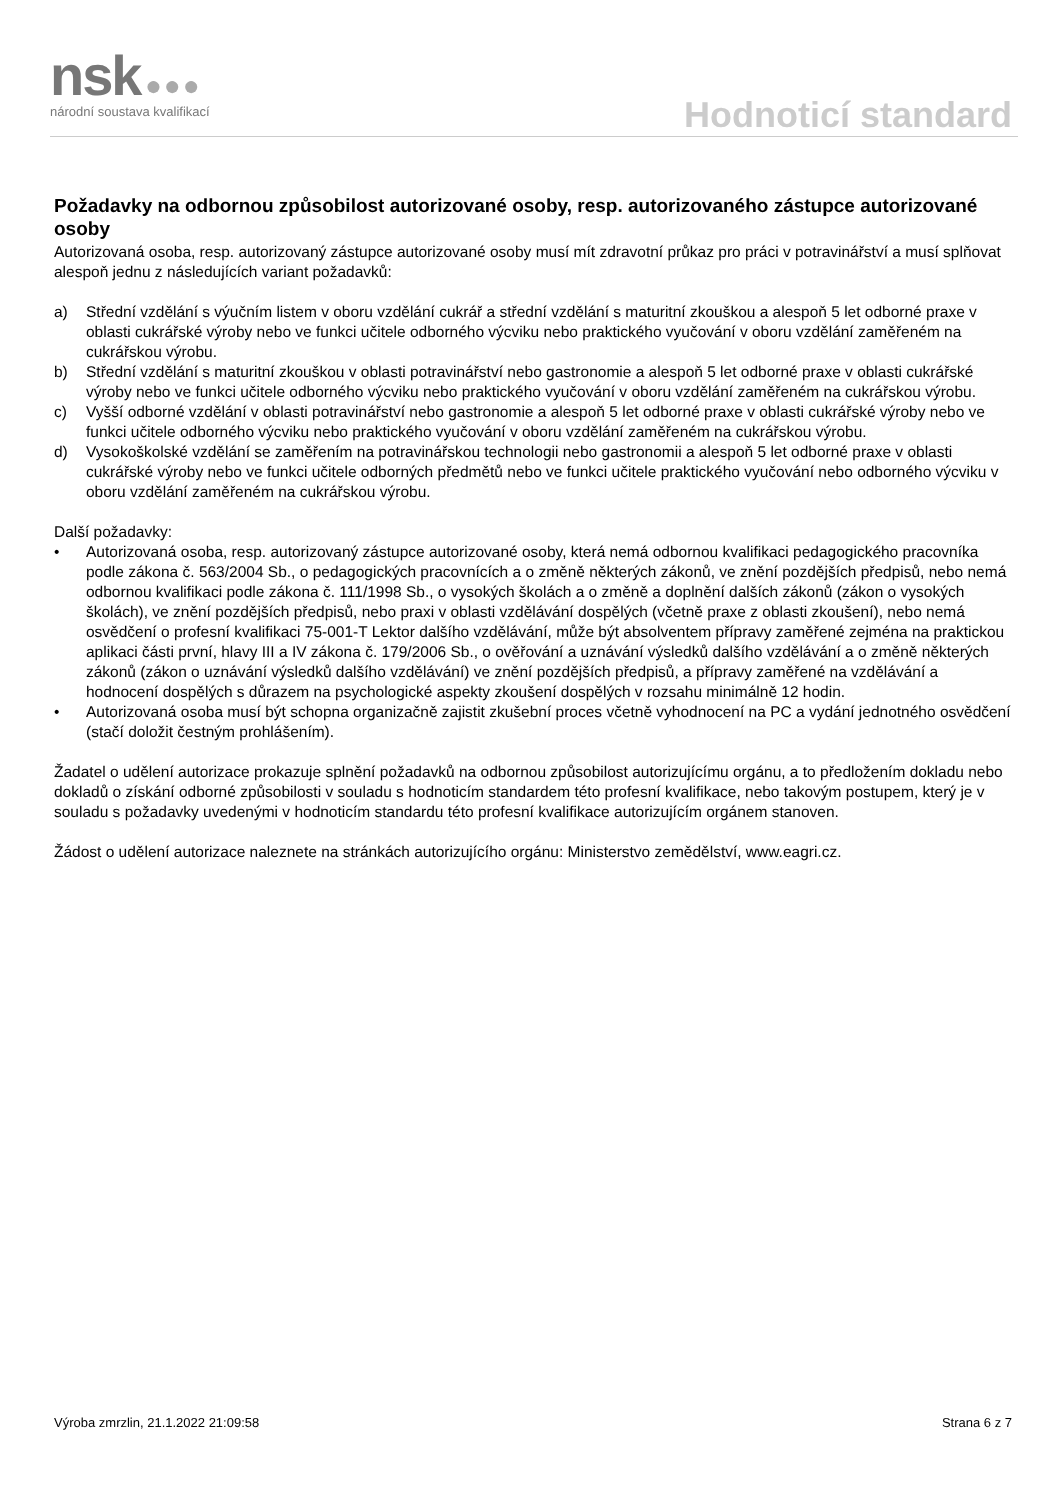nsk ●●●
národní soustava kvalifikací
Hodnoticí standard
Požadavky na odbornou způsobilost autorizované osoby, resp. autorizovaného zástupce autorizované osoby
Autorizovaná osoba, resp. autorizovaný zástupce autorizované osoby musí mít zdravotní průkaz pro práci v potravinářství a musí splňovat alespoň jednu z následujících variant požadavků:
a) Střední vzdělání s výučním listem v oboru vzdělání cukrář a střední vzdělání s maturitní zkouškou a alespoň 5 let odborné praxe v oblasti cukrářské výroby nebo ve funkci učitele odborného výcviku nebo praktického vyučování v oboru vzdělání zaměřeném na cukrářskou výrobu.
b) Střední vzdělání s maturitní zkouškou v oblasti potravinářství nebo gastronomie a alespoň 5 let odborné praxe v oblasti cukrářské výroby nebo ve funkci učitele odborného výcviku nebo praktického vyučování v oboru vzdělání zaměřeném na cukrářskou výrobu.
c) Vyšší odborné vzdělání v oblasti potravinářství nebo gastronomie a alespoň 5 let odborné praxe v oblasti cukrářské výroby nebo ve funkci učitele odborného výcviku nebo praktického vyučování v oboru vzdělání zaměřeném na cukrářskou výrobu.
d) Vysokoškolské vzdělání se zaměřením na potravinářskou technologii nebo gastronomii a alespoň 5 let odborné praxe v oblasti cukrářské výroby nebo ve funkci učitele odborných předmětů nebo ve funkci učitele praktického vyučování nebo odborného výcviku v oboru vzdělání zaměřeném na cukrářskou výrobu.
Další požadavky:
• Autorizovaná osoba, resp. autorizovaný zástupce autorizované osoby, která nemá odbornou kvalifikaci pedagogického pracovníka podle zákona č. 563/2004 Sb., o pedagogických pracovnících a o změně některých zákonů, ve znění pozdějších předpisů, nebo nemá odbornou kvalifikaci podle zákona č. 111/1998 Sb., o vysokých školách a o změně a doplnění dalších zákonů (zákon o vysokých školách), ve znění pozdějších předpisů, nebo praxi v oblasti vzdělávání dospělých (včetně praxe z oblasti zkoušení), nebo nemá osvědčení o profesní kvalifikaci 75-001-T Lektor dalšího vzdělávání, může být absolventem přípravy zaměřené zejména na praktickou aplikaci části první, hlavy III a IV zákona č. 179/2006 Sb., o ověřování a uznávání výsledků dalšího vzdělávání a o změně některých zákonů (zákon o uznávání výsledků dalšího vzdělávání) ve znění pozdějších předpisů, a přípravy zaměřené na vzdělávání a hodnocení dospělých s důrazem na psychologické aspekty zkoušení dospělých v rozsahu minimálně 12 hodin.
• Autorizovaná osoba musí být schopna organizačně zajistit zkušební proces včetně vyhodnocení na PC a vydání jednotného osvědčení (stačí doložit čestným prohlášením).
Žadatel o udělení autorizace prokazuje splnění požadavků na odbornou způsobilost autorizujícímu orgánu, a to předložením dokladu nebo dokladů o získání odborné způsobilosti v souladu s hodnoticím standardem této profesní kvalifikace, nebo takovým postupem, který je v souladu s požadavky uvedenými v hodnoticím standardu této profesní kvalifikace autorizujícím orgánem stanoven.
Žádost o udělení autorizace naleznete na stránkách autorizujícího orgánu: Ministerstvo zemědělství, www.eagri.cz.
Výroba zmrzlin, 21.1.2022 21:09:58 Strana 6 z 7